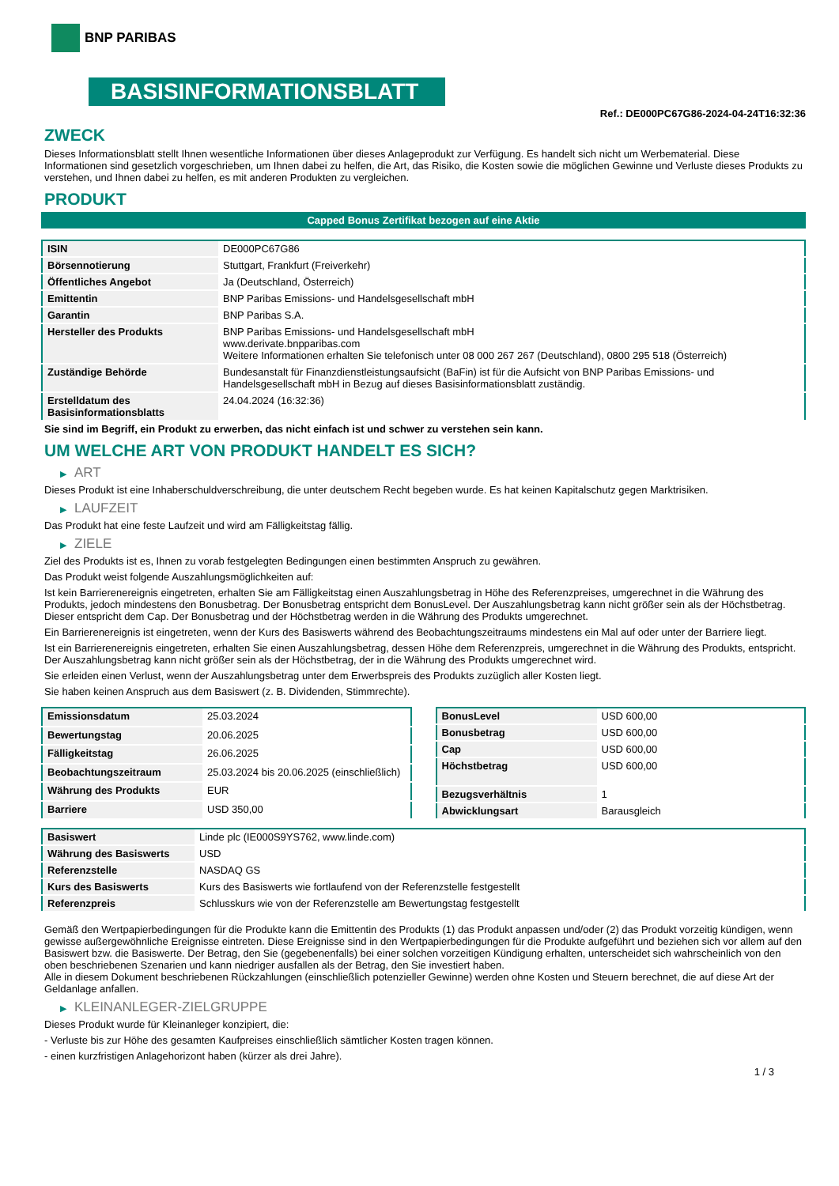BNP PARIBAS
BASISINFORMATIONSBLATT
Ref.: DE000PC67G86-2024-04-24T16:32:36
ZWECK
Dieses Informationsblatt stellt Ihnen wesentliche Informationen über dieses Anlageprodukt zur Verfügung. Es handelt sich nicht um Werbematerial. Diese Informationen sind gesetzlich vorgeschrieben, um Ihnen dabei zu helfen, die Art, das Risiko, die Kosten sowie die möglichen Gewinne und Verluste dieses Produkts zu verstehen, und Ihnen dabei zu helfen, es mit anderen Produkten zu vergleichen.
PRODUKT
Capped Bonus Zertifikat bezogen auf eine Aktie
| ISIN | DE000PC67G86 |
| Börsennotierung | Stuttgart, Frankfurt (Freiverkehr) |
| Öffentliches Angebot | Ja (Deutschland, Österreich) |
| Emittentin | BNP Paribas Emissions- und Handelsgesellschaft mbH |
| Garantin | BNP Paribas S.A. |
| Hersteller des Produkts | BNP Paribas Emissions- und Handelsgesellschaft mbH www.derivate.bnpparibas.com Weitere Informationen erhalten Sie telefonisch unter 08 000 267 267 (Deutschland), 0800 295 518 (Österreich) |
| Zuständige Behörde | Bundesanstalt für Finanzdienstleistungsaufsicht (BaFin) ist für die Aufsicht von BNP Paribas Emissions- und Handelsgesellschaft mbH in Bezug auf dieses Basisinformationsblatt zuständig. |
| Erstelldatum des Basisinformationsblatts | 24.04.2024 (16:32:36) |
Sie sind im Begriff, ein Produkt zu erwerben, das nicht einfach ist und schwer zu verstehen sein kann.
UM WELCHE ART VON PRODUKT HANDELT ES SICH?
▶ ART
Dieses Produkt ist eine Inhaberschuldverschreibung, die unter deutschem Recht begeben wurde. Es hat keinen Kapitalschutz gegen Marktrisiken.
▶ LAUFZEIT
Das Produkt hat eine feste Laufzeit und wird am Fälligkeitstag fällig.
▶ ZIELE
Ziel des Produkts ist es, Ihnen zu vorab festgelegten Bedingungen einen bestimmten Anspruch zu gewähren.
Das Produkt weist folgende Auszahlungsmöglichkeiten auf:
Ist kein Barrierenereignis eingetreten, erhalten Sie am Fälligkeitstag einen Auszahlungsbetrag in Höhe des Referenzpreises, umgerechnet in die Währung des Produkts, jedoch mindestens den Bonusbetrag. Der Bonusbetrag entspricht dem BonusLevel. Der Auszahlungsbetrag kann nicht größer sein als der Höchstbetrag. Dieser entspricht dem Cap. Der Bonusbetrag und der Höchstbetrag werden in die Währung des Produkts umgerechnet.
Ein Barrierenereignis ist eingetreten, wenn der Kurs des Basiswerts während des Beobachtungszeitraums mindestens ein Mal auf oder unter der Barriere liegt.
Ist ein Barrierenereignis eingetreten, erhalten Sie einen Auszahlungsbetrag, dessen Höhe dem Referenzpreis, umgerechnet in die Währung des Produkts, entspricht. Der Auszahlungsbetrag kann nicht größer sein als der Höchstbetrag, der in die Währung des Produkts umgerechnet wird.
Sie erleiden einen Verlust, wenn der Auszahlungsbetrag unter dem Erwerbspreis des Produkts zuzüglich aller Kosten liegt.
Sie haben keinen Anspruch aus dem Basiswert (z. B. Dividenden, Stimmrechte).
| Emissionsdatum | 25.03.2024 |
| Bewertungstag | 20.06.2025 |
| Fälligkeitstag | 26.06.2025 |
| Beobachtungszeitraum | 25.03.2024 bis 20.06.2025 (einschließlich) |
| Währung des Produkts | EUR |
| Barriere | USD 350,00 |
| BonusLevel | USD 600,00 |
| Bonusbetrag | USD 600,00 |
| Cap | USD 600,00 |
| Höchstbetrag | USD 600,00 |
| Bezugsverhältnis | 1 |
| Abwicklungsart | Barausgleich |
| Basiswert | Linde plc (IE000S9YS762, www.linde.com) |
| Währung des Basiswerts | USD |
| Referenzstelle | NASDAQ GS |
| Kurs des Basiswerts | Kurs des Basiswerts wie fortlaufend von der Referenzstelle festgestellt |
| Referenzpreis | Schlusskurs wie von der Referenzstelle am Bewertungstag festgestellt |
Gemäß den Wertpapierbedingungen für die Produkte kann die Emittentin des Produkts (1) das Produkt anpassen und/oder (2) das Produkt vorzeitig kündigen, wenn gewisse außergewöhnliche Ereignisse eintreten. Diese Ereignisse sind in den Wertpapierbedingungen für die Produkte aufgeführt und beziehen sich vor allem auf den Basiswert bzw. die Basiswerte. Der Betrag, den Sie (gegebenenfalls) bei einer solchen vorzeitigen Kündigung erhalten, unterscheidet sich wahrscheinlich von den oben beschriebenen Szenarien und kann niedriger ausfallen als der Betrag, den Sie investiert haben.
Alle in diesem Dokument beschriebenen Rückzahlungen (einschließlich potenzieller Gewinne) werden ohne Kosten und Steuern berechnet, die auf diese Art der Geldanlage anfallen.
▶ KLEINANLEGER-ZIELGRUPPE
Dieses Produkt wurde für Kleinanleger konzipiert, die:
- Verluste bis zur Höhe des gesamten Kaufpreises einschließlich sämtlicher Kosten tragen können.
- einen kurzfristigen Anlagehorizont haben (kürzer als drei Jahre).
1 / 3